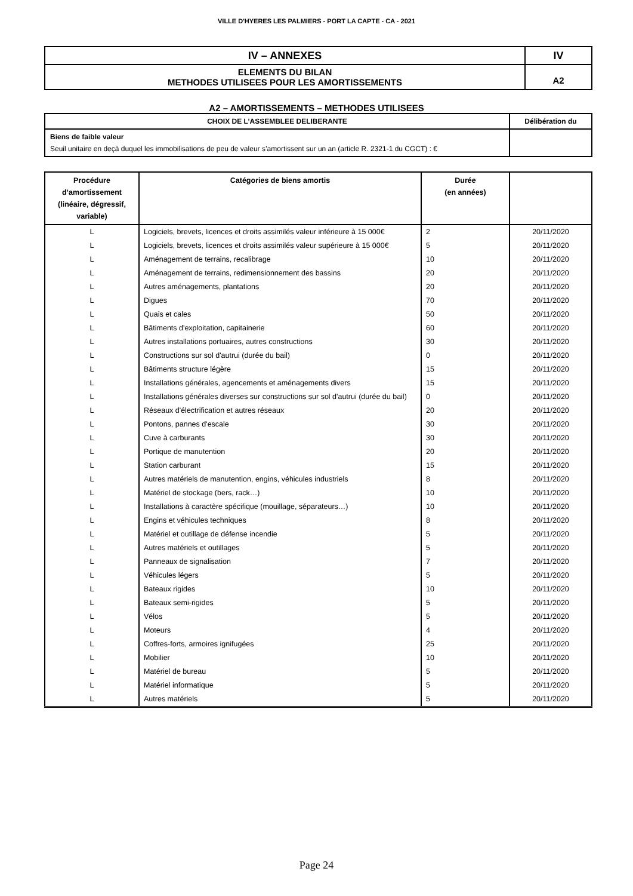VILLE D'HYERES LES PALMIERS - PORT LA CAPTE - CA - 2021
| IV – ANNEXES | IV |
| ELEMENTS DU BILAN METHODES UTILISEES POUR LES AMORTISSEMENTS | A2 |
A2 – AMORTISSEMENTS – METHODES UTILISEES
| CHOIX DE L’ASSEMBLEE DELIBERANTE | Délibération du |
| Biens de faible valeur Seuil unitaire en deçà duquel les immobilisations de peu de valeur s’amortissent sur un an (article R. 2321-1 du CGCT) : € | |
| Procédure d’amortissement (linéaire, dégressif, variable) | Catégories de biens amortis | Durée (en années) | |
| --- | --- | --- | --- |
| L | Logiciels, brevets, licences et droits assimilés valeur inférieure à 15 000€ | 2 | 20/11/2020 |
| L | Logiciels, brevets, licences et droits assimilés valeur supérieure à 15 000€ | 5 | 20/11/2020 |
| L | Aménagement de terrains, recalibrage | 10 | 20/11/2020 |
| L | Aménagement de terrains, redimensionnement des bassins | 20 | 20/11/2020 |
| L | Autres aménagements, plantations | 20 | 20/11/2020 |
| L | Digues | 70 | 20/11/2020 |
| L | Quais et cales | 50 | 20/11/2020 |
| L | Bâtiments d'exploitation, capitainerie | 60 | 20/11/2020 |
| L | Autres installations portuaires, autres constructions | 30 | 20/11/2020 |
| L | Constructions sur sol d'autrui (durée du bail) | 0 | 20/11/2020 |
| L | Bâtiments structure légère | 15 | 20/11/2020 |
| L | Installations générales, agencements et aménagements divers | 15 | 20/11/2020 |
| L | Installations générales diverses sur constructions sur sol d'autrui (durée du bail) | 0 | 20/11/2020 |
| L | Réseaux d'électrification et autres réseaux | 20 | 20/11/2020 |
| L | Pontons, pannes d'escale | 30 | 20/11/2020 |
| L | Cuve à carburants | 30 | 20/11/2020 |
| L | Portique de manutention | 20 | 20/11/2020 |
| L | Station carburant | 15 | 20/11/2020 |
| L | Autres matériels de manutention, engins, véhicules industriels | 8 | 20/11/2020 |
| L | Matériel de stockage (bers, rack…) | 10 | 20/11/2020 |
| L | Installations à caractère spécifique (mouillage, séparateurs…) | 10 | 20/11/2020 |
| L | Engins et véhicules techniques | 8 | 20/11/2020 |
| L | Matériel et outillage de défense incendie | 5 | 20/11/2020 |
| L | Autres matériels et outillages | 5 | 20/11/2020 |
| L | Panneaux de signalisation | 7 | 20/11/2020 |
| L | Véhicules légers | 5 | 20/11/2020 |
| L | Bateaux rigides | 10 | 20/11/2020 |
| L | Bateaux semi-rigides | 5 | 20/11/2020 |
| L | Vélos | 5 | 20/11/2020 |
| L | Moteurs | 4 | 20/11/2020 |
| L | Coffres-forts, armoires ignifugées | 25 | 20/11/2020 |
| L | Mobilier | 10 | 20/11/2020 |
| L | Matériel de bureau | 5 | 20/11/2020 |
| L | Matériel informatique | 5 | 20/11/2020 |
| L | Autres matériels | 5 | 20/11/2020 |
Page 24